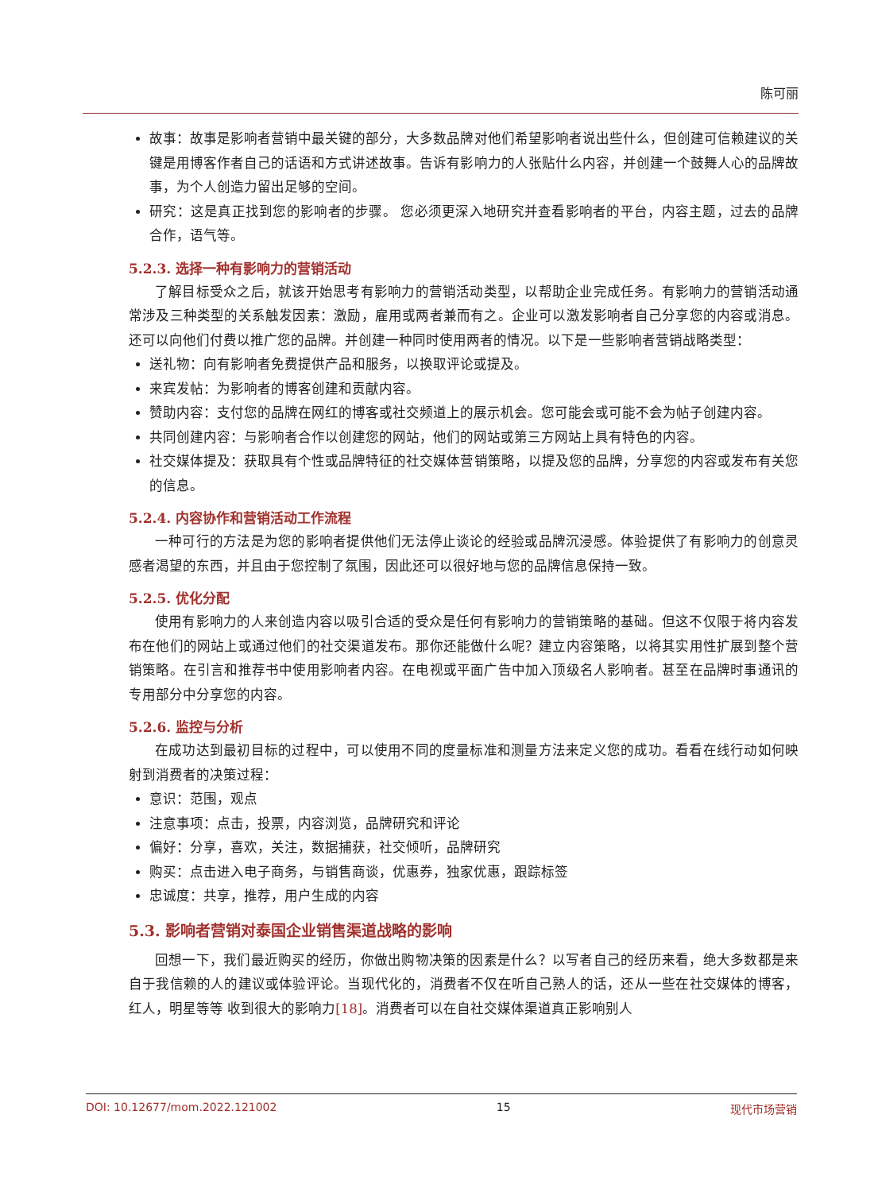陈可丽
故事：故事是影响者营销中最关键的部分，大多数品牌对他们希望影响者说出些什么，但创建可信赖建议的关键是用博客作者自己的话语和方式讲述故事。告诉有影响力的人张贴什么内容，并创建一个鼓舞人心的品牌故事，为个人创造力留出足够的空间。
研究：这是真正找到您的影响者的步骤。 您必须更深入地研究并查看影响者的平台，内容主题，过去的品牌合作，语气等。
5.2.3. 选择一种有影响力的营销活动
了解目标受众之后，就该开始思考有影响力的营销活动类型，以帮助企业完成任务。有影响力的营销活动通常涉及三种类型的关系触发因素：激励，雇用或两者兼而有之。企业可以激发影响者自己分享您的内容或消息。 还可以向他们付费以推广您的品牌。并创建一种同时使用两者的情况。以下是一些影响者营销战略类型：
送礼物：向有影响者免费提供产品和服务，以换取评论或提及。
来宾发帖：为影响者的博客创建和贡献内容。
赞助内容：支付您的品牌在网红的博客或社交频道上的展示机会。您可能会或可能不会为帖子创建内容。
共同创建内容：与影响者合作以创建您的网站，他们的网站或第三方网站上具有特色的内容。
社交媒体提及：获取具有个性或品牌特征的社交媒体营销策略，以提及您的品牌，分享您的内容或发布有关您的信息。
5.2.4. 内容协作和营销活动工作流程
一种可行的方法是为您的影响者提供他们无法停止谈论的经验或品牌沉浸感。体验提供了有影响力的创意灵感者渴望的东西，并且由于您控制了氛围，因此还可以很好地与您的品牌信息保持一致。
5.2.5. 优化分配
使用有影响力的人来创造内容以吸引合适的受众是任何有影响力的营销策略的基础。但这不仅限于将内容发布在他们的网站上或通过他们的社交渠道发布。那你还能做什么呢？建立内容策略，以将其实用性扩展到整个营销策略。在引言和推荐书中使用影响者内容。在电视或平面广告中加入顶级名人影响者。甚至在品牌时事通讯的专用部分中分享您的内容。
5.2.6. 监控与分析
在成功达到最初目标的过程中，可以使用不同的度量标准和测量方法来定义您的成功。看看在线行动如何映射到消费者的决策过程：
意识：范围，观点
注意事项：点击，投票，内容浏览，品牌研究和评论
偏好：分享，喜欢，关注，数据捕获，社交倾听，品牌研究
购买：点击进入电子商务，与销售商谈，优惠券，独家优惠，跟踪标签
忠诚度：共享，推荐，用户生成的内容
5.3. 影响者营销对泰国企业销售渠道战略的影响
回想一下，我们最近购买的经历，你做出购物决策的因素是什么？以写者自己的经历来看，绝大多数都是来自于我信赖的人的建议或体验评论。当现代化的，消费者不仅在听自己熟人的话，还从一些在社交媒体的博客，红人，明星等等 收到很大的影响力[18]。消费者可以在自社交媒体渠道真正影响别人
DOI: 10.12677/mom.2022.121002 15 现代市场营销